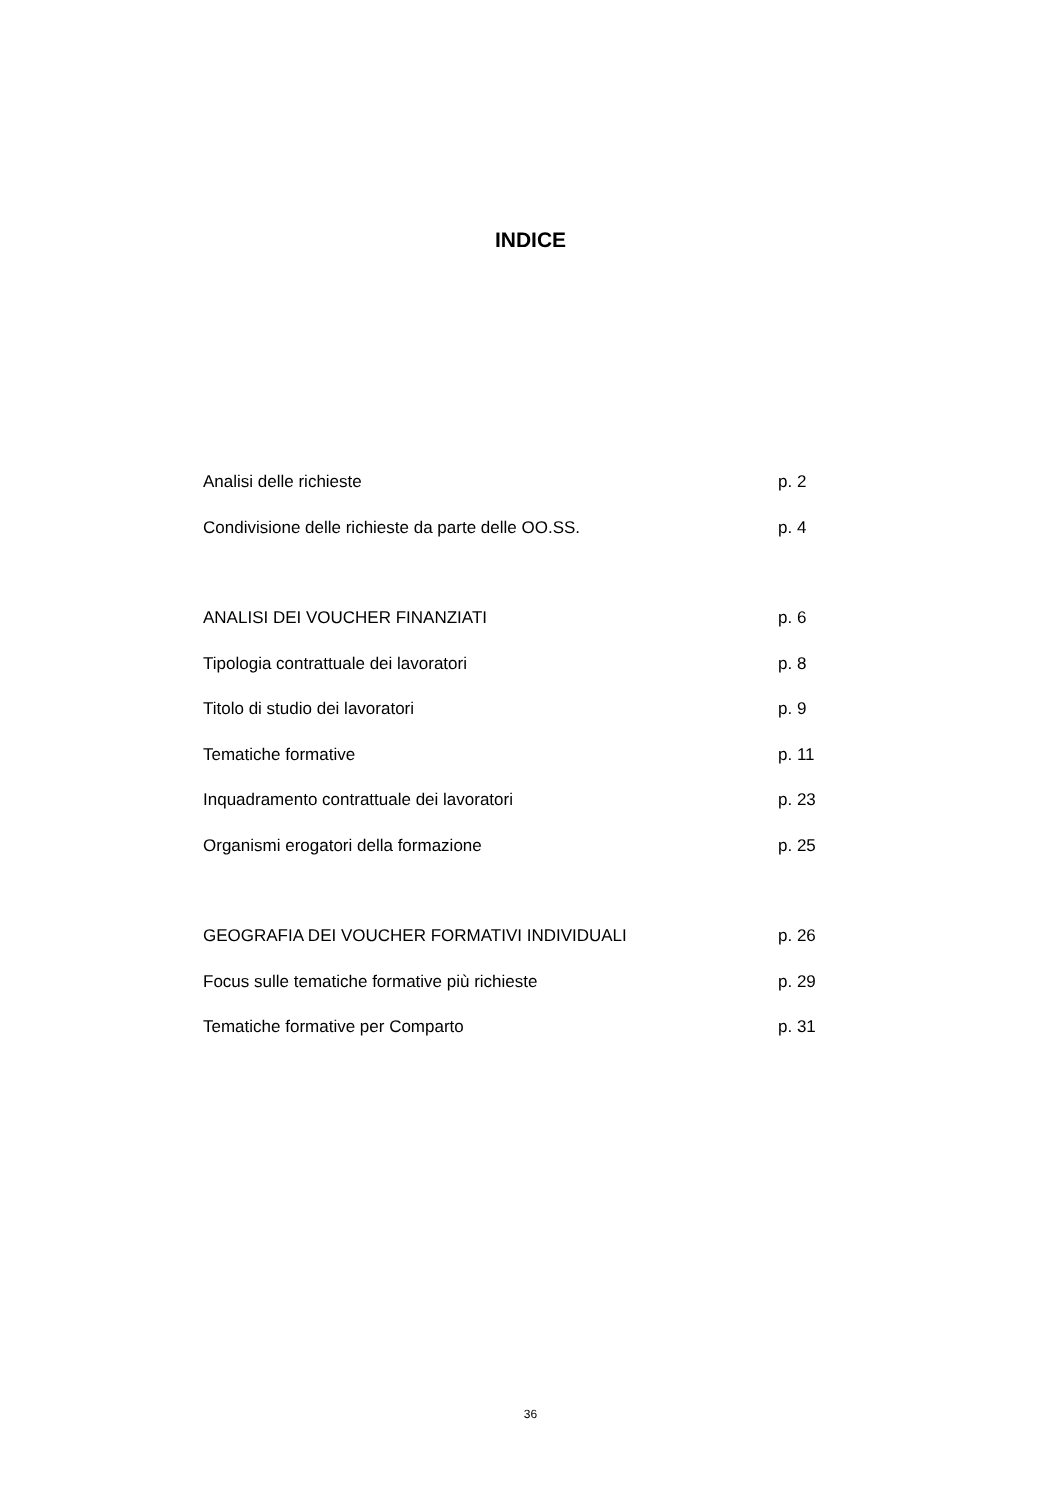INDICE
Analisi delle richieste p. 2
Condivisione delle richieste da parte delle OO.SS. p. 4
ANALISI DEI VOUCHER FINANZIATI p. 6
Tipologia contrattuale dei lavoratori p. 8
Titolo di studio dei lavoratori p. 9
Tematiche formative p. 11
Inquadramento contrattuale dei lavoratori p. 23
Organismi erogatori della formazione p. 25
GEOGRAFIA DEI VOUCHER FORMATIVI INDIVIDUALI p. 26
Focus sulle tematiche formative più richieste p. 29
Tematiche formative per Comparto p. 31
36